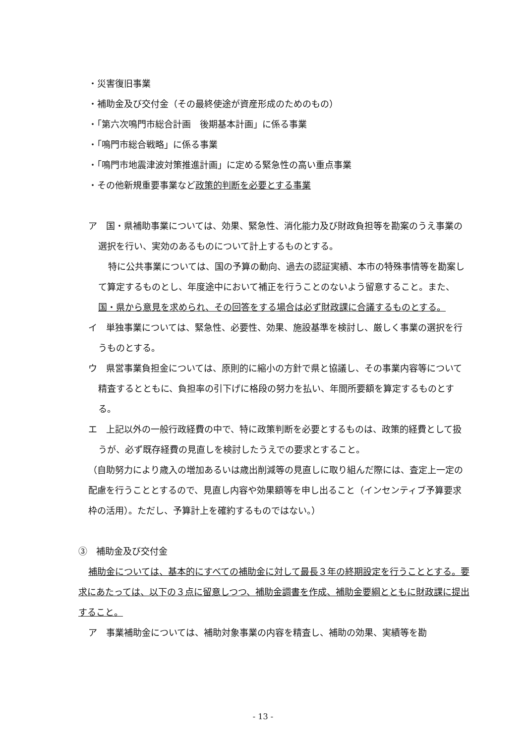・災害復旧事業
・補助金及び交付金（その最終使途が資産形成のためのもの）
・「第六次鳴門市総合計画　後期基本計画」に係る事業
・「鳴門市総合戦略」に係る事業
・「鳴門市地震津波対策推進計画」に定める緊急性の高い重点事業
・その他新規重要事業など政策的判断を必要とする事業
ア　国・県補助事業については、効果、緊急性、消化能力及び財政負担等を勘案のうえ事業の選択を行い、実効のあるものについて計上するものとする。
特に公共事業については、国の予算の動向、過去の認証実績、本市の特殊事情等を勘案して算定するものとし、年度途中において補正を行うことのないよう留意すること。また、国・県から意見を求められ、その回答をする場合は必ず財政課に合議するものとする。
イ　単独事業については、緊急性、必要性、効果、施設基準を検討し、厳しく事業の選択を行うものとする。
ウ　県営事業負担金については、原則的に縮小の方針で県と協議し、その事業内容等について精査するとともに、負担率の引下げに格段の努力を払い、年間所要額を算定するものとする。
エ　上記以外の一般行政経費の中で、特に政策判断を必要とするものは、政策的経費として扱うが、必ず既存経費の見直しを検討したうえでの要求とすること。
（自助努力により歳入の増加あるいは歳出削減等の見直しに取り組んだ際には、査定上一定の配慮を行うこととするので、見直し内容や効果額等を申し出ること（インセンティブ予算要求枠の活用）。ただし、予算計上を確約するものではない。）
③　補助金及び交付金
補助金については、基本的にすべての補助金に対して最長３年の終期設定を行うこととする。要求にあたっては、以下の３点に留意しつつ、補助金調書を作成、補助金要綱とともに財政課に提出すること。
ア　事業補助金については、補助対象事業の内容を精査し、補助の効果、実績等を勘
- 13 -